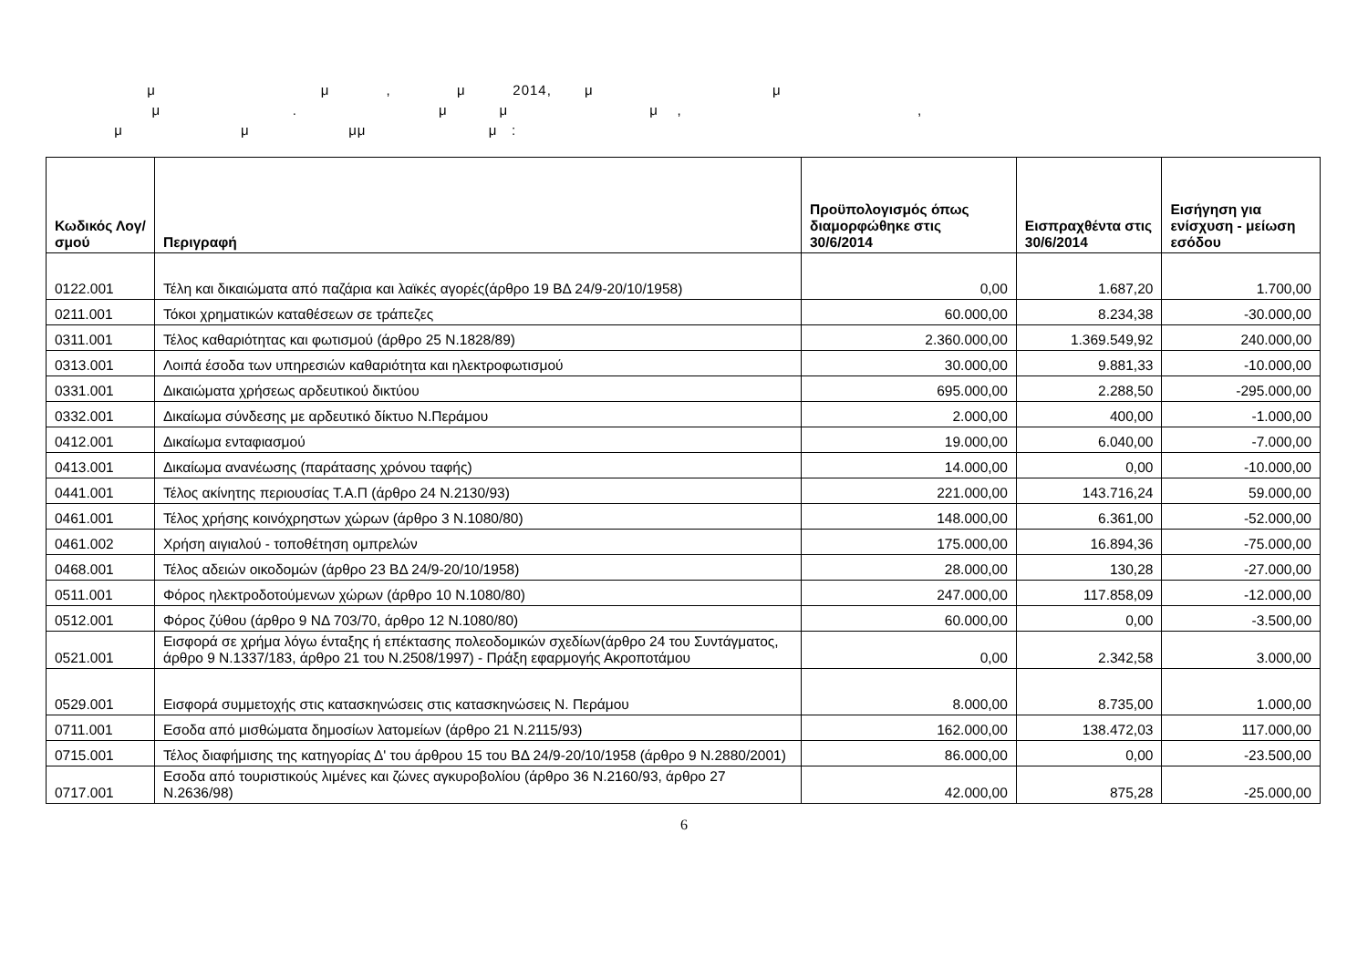μ μ , μ 2014, μ μ μ . μ μ μ , , μ μ μμ μ :
| Κωδικός Λογ/σμού | Περιγραφή | Προϋπολογισμός όπως διαμορφώθηκε στις 30/6/2014 | Εισπραχθέντα στις 30/6/2014 | Εισήγηση για ενίσχυση - μείωση εσόδου |
| --- | --- | --- | --- | --- |
| 0122.001 | Τέλη και δικαιώματα από παζάρια και λαϊκές αγορές(άρθρο 19 ΒΔ 24/9-20/10/1958) | 0,00 | 1.687,20 | 1.700,00 |
| 0211.001 | Τόκοι χρηματικών καταθέσεων σε τράπεζες | 60.000,00 | 8.234,38 | -30.000,00 |
| 0311.001 | Τέλος καθαριότητας και φωτισμού (άρθρο 25 Ν.1828/89) | 2.360.000,00 | 1.369.549,92 | 240.000,00 |
| 0313.001 | Λοιπά έσοδα των υπηρεσιών καθαριότητα και ηλεκτροφωτισμού | 30.000,00 | 9.881,33 | -10.000,00 |
| 0331.001 | Δικαιώματα χρήσεως αρδευτικού δικτύου | 695.000,00 | 2.288,50 | -295.000,00 |
| 0332.001 | Δικαίωμα σύνδεσης με αρδευτικό δίκτυο Ν.Περάμου | 2.000,00 | 400,00 | -1.000,00 |
| 0412.001 | Δικαίωμα ενταφιασμού | 19.000,00 | 6.040,00 | -7.000,00 |
| 0413.001 | Δικαίωμα ανανέωσης (παράτασης χρόνου ταφής) | 14.000,00 | 0,00 | -10.000,00 |
| 0441.001 | Τέλος ακίνητης περιουσίας Τ.Α.Π (άρθρο 24 Ν.2130/93) | 221.000,00 | 143.716,24 | 59.000,00 |
| 0461.001 | Τέλος χρήσης κοινόχρηστων χώρων (άρθρο 3 Ν.1080/80) | 148.000,00 | 6.361,00 | -52.000,00 |
| 0461.002 | Χρήση αιγιαλού - τοποθέτηση ομπρελών | 175.000,00 | 16.894,36 | -75.000,00 |
| 0468.001 | Τέλος αδειών οικοδομών (άρθρο 23 ΒΔ 24/9-20/10/1958) | 28.000,00 | 130,28 | -27.000,00 |
| 0511.001 | Φόρος ηλεκτροδοτούμενων χώρων (άρθρο 10 Ν.1080/80) | 247.000,00 | 117.858,09 | -12.000,00 |
| 0512.001 | Φόρος ζύθου (άρθρο 9 ΝΔ 703/70, άρθρο 12 Ν.1080/80) | 60.000,00 | 0,00 | -3.500,00 |
| 0521.001 | Εισφορά σε χρήμα λόγω ένταξης ή επέκτασης πολεοδομικών σχεδίων(άρθρο 24 του Συντάγματος, άρθρο 9 Ν.1337/183, άρθρο 21 του Ν.2508/1997) - Πράξη εφαρμογής Ακροποτάμου | 0,00 | 2.342,58 | 3.000,00 |
| 0529.001 | Εισφορά συμμετοχής στις κατασκηνώσεις στις κατασκηνώσεις Ν. Περάμου | 8.000,00 | 8.735,00 | 1.000,00 |
| 0711.001 | Εσοδα από μισθώματα δημοσίων λατομείων (άρθρο 21 Ν.2115/93) | 162.000,00 | 138.472,03 | 117.000,00 |
| 0715.001 | Τέλος διαφήμισης της κατηγορίας Δ' του άρθρου 15 του ΒΔ 24/9-20/10/1958 (άρθρο 9 Ν.2880/2001) | 86.000,00 | 0,00 | -23.500,00 |
| 0717.001 | Εσοδα από τουριστικούς λιμένες και ζώνες αγκυροβολίου (άρθρο 36 Ν.2160/93, άρθρο 27 Ν.2636/98) | 42.000,00 | 875,28 | -25.000,00 |
6